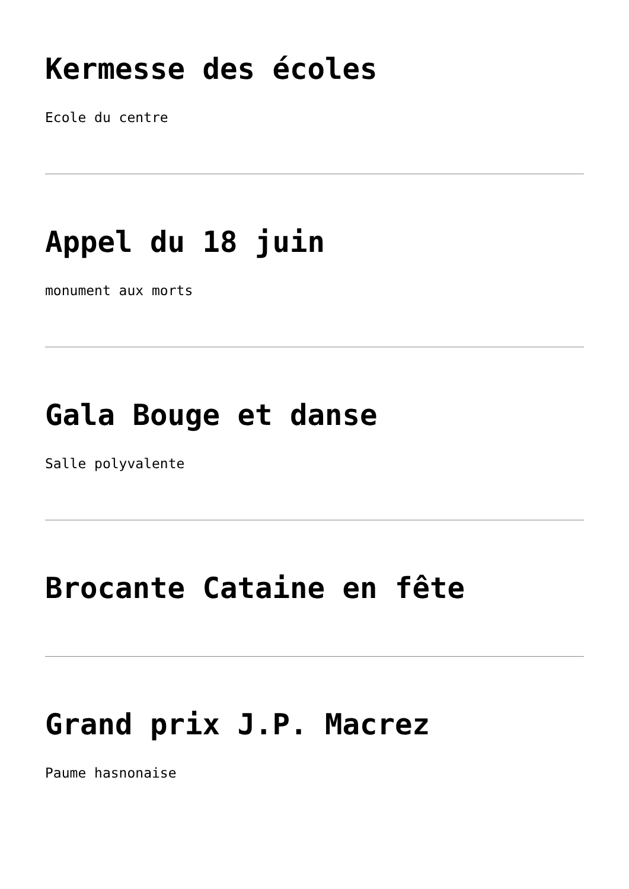Kermesse des écoles
Ecole du centre
Appel du 18 juin
monument aux morts
Gala Bouge et danse
Salle polyvalente
Brocante Cataine en fête
Grand prix J.P. Macrez
Paume hasnonaise